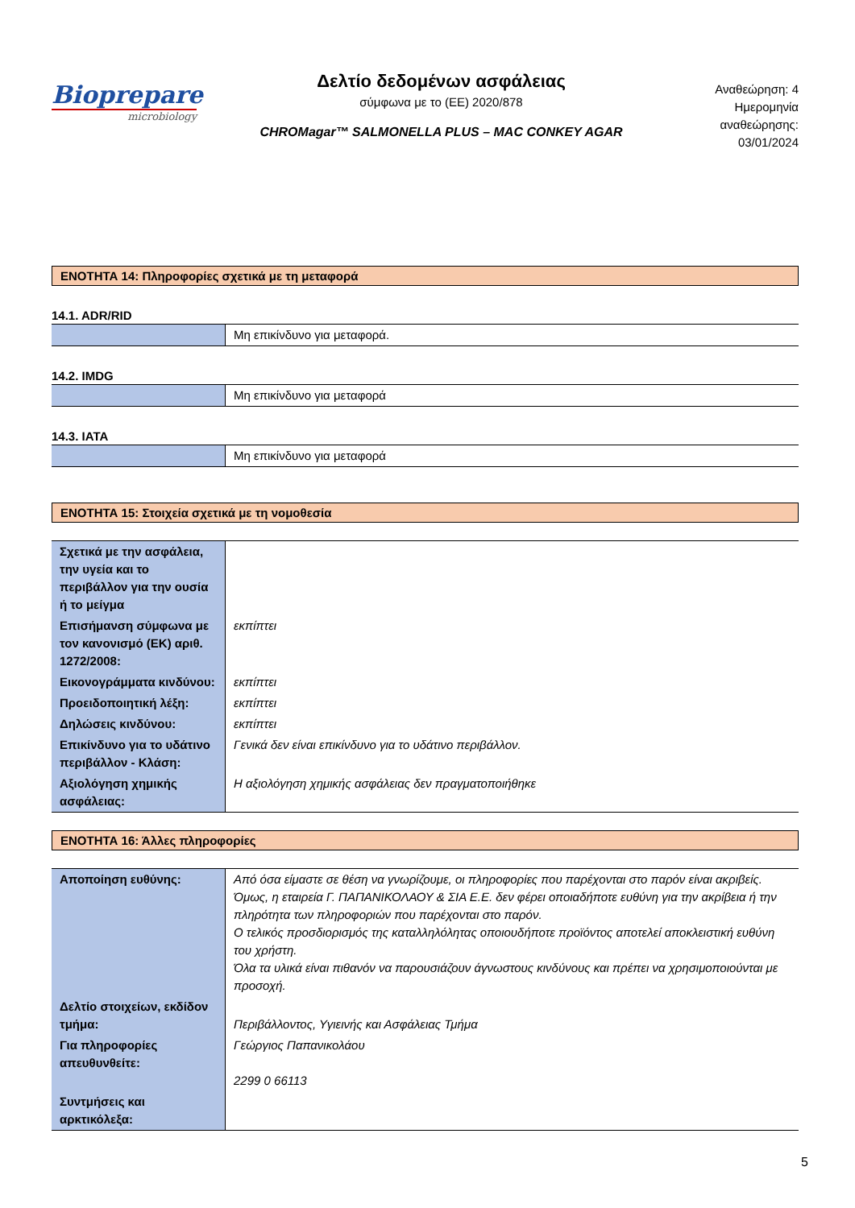Biopreparе
microbiology
Δελτίο δεδομένων ασφάλειας
σύμφωνα με το (ΕΕ) 2020/878
CHROMagar™ SALMONELLA PLUS – MAC CONKEY AGAR
Αναθεώρηση: 4
Ημερομηνία αναθεώρησης:
03/01/2024
ΕΝΟΤΗΤΑ 14: Πληροφορίες σχετικά με τη μεταφορά
14.1. ADR/RID
| | Μη επικίνδυνο για μεταφορά. |
14.2. IMDG
| | Μη επικίνδυνο για μεταφορά |
14.3. IATA
| | Μη επικίνδυνο για μεταφορά |
ΕΝΟΤΗΤΑ 15: Στοιχεία σχετικά με τη νομοθεσία
| Σχετικά με την ασφάλεια, την υγεία και το περιβάλλον για την ουσία ή το μείγμα | |
| Επισήμανση σύμφωνα με τον κανονισμό (ΕΚ) αριθ. 1272/2008: | εκπίπτει |
| Εικονογράμματα κινδύνου: | εκπίπτει |
| Προειδοποιητική λέξη: | εκπίπτει |
| Δηλώσεις κινδύνου: | εκπίπτει |
| Επικίνδυνο για το υδάτινο περιβάλλον - Κλάση: | Γενικά δεν είναι επικίνδυνο για το υδάτινο περιβάλλον. |
| Αξιολόγηση χημικής ασφάλειας: | Η αξιολόγηση χημικής ασφάλειας δεν πραγματοποιήθηκε |
ΕΝΟΤΗΤΑ 16: Άλλες πληροφορίες
| Αποποίηση ευθύνης: | Από όσα είμαστε σε θέση να γνωρίζουμε, οι πληροφορίες που παρέχονται στο παρόν είναι ακριβείς. Όμως, η εταιρεία Γ. ΠΑΠΑΝΙΚΟΛΑΟΥ & ΣΙΑ Ε.Ε. δεν φέρει οποιαδήποτε ευθύνη για την ακρίβεια ή την πληρότητα των πληροφοριών που παρέχονται στο παρόν. Ο τελικός προσδιορισμός της καταλληλόλητας οποιουδήποτε προϊόντος αποτελεί αποκλειστική ευθύνη του χρήστη. Όλα τα υλικά είναι πιθανόν να παρουσιάζουν άγνωστους κινδύνους και πρέπει να χρησιμοποιούνται με προσοχή. |
| Δελτίο στοιχείων, εκδίδον τμήμα: | Περιβάλλοντος, Υγιεινής και Ασφάλειας Τμήμα |
| Για πληροφορίες απευθυνθείτε: | Γεώργιος Παπανικολάου 2299 0 66113 |
| Συντμήσεις και αρκτικόλεξα: | |
5